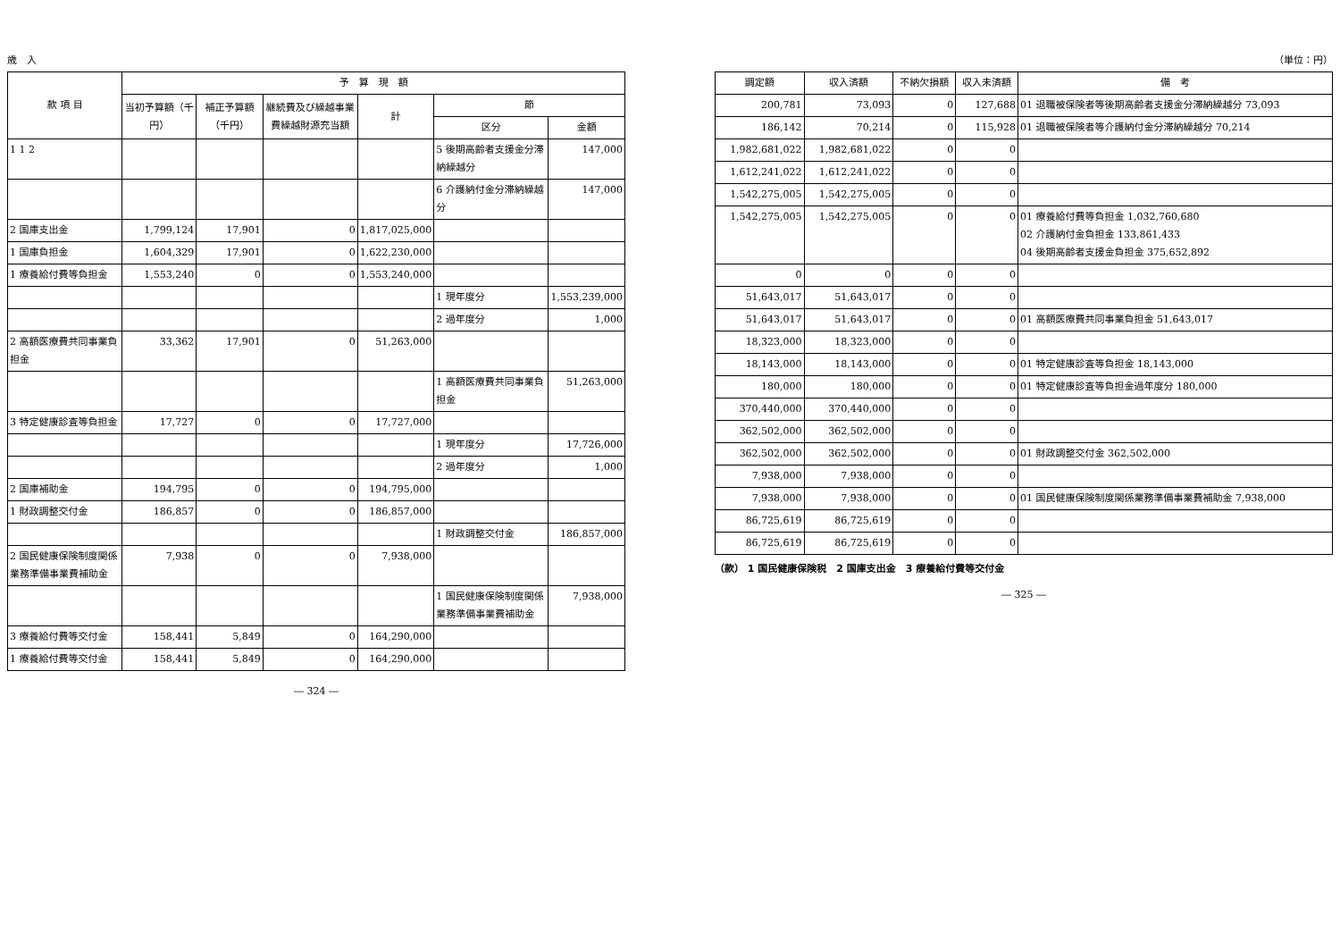歳　入
| 款 項 目 | 予 算 現 額 | | | | | |
| --- | --- | --- | --- | --- | --- | --- |
| | 当初予算額（千円） | 補正予算額（千円） | 継続費及び繰越事業費繰越財源充当額 | 計 | 節 | |
| | | | | | 区分 | 金額 |
| 1 1 2 | | | | | 5 後期高齢者支援金分滞納繰越分 | 147,000 |
| | | | | | 6 介護納付金分滞納繰越分 | 147,000 |
| 2 国庫支出金 | 1,799,124 | 17,901 | 0 | 1,817,025,000 | | |
| 1 国庫負担金 | 1,604,329 | 17,901 | 0 | 1,622,230,000 | | |
| 1 療養給付費等負担金 | 1,553,240 | 0 | 0 | 1,553,240,000 | | |
| | | | | | 1 現年度分 | 1,553,239,000 |
| | | | | | 2 過年度分 | 1,000 |
| 2 高額医療費共同事業負担金 | 33,362 | 17,901 | 0 | 51,263,000 | | |
| | | | | | 1 高額医療費共同事業負担金 | 51,263,000 |
| 3 特定健康診査等負担金 | 17,727 | 0 | 0 | 17,727,000 | | |
| | | | | | 1 現年度分 | 17,726,000 |
| | | | | | 2 過年度分 | 1,000 |
| 2 国庫補助金 | 194,795 | 0 | 0 | 194,795,000 | | |
| 1 財政調整交付金 | 186,857 | 0 | 0 | 186,857,000 | | |
| | | | | | 1 財政調整交付金 | 186,857,000 |
| 2 国民健康保険制度関係業務準備事業費補助金 | 7,938 | 0 | 0 | 7,938,000 | | |
| | | | | | 1 国民健康保険制度関係業務準備事業費補助金 | 7,938,000 |
| 3 療養給付費等交付金 | 158,441 | 5,849 | 0 | 164,290,000 | | |
| 1 療養給付費等交付金 | 158,441 | 5,849 | 0 | 164,290,000 | | |
― 324 ―
（単位：円）
| 調定額 | 収入済額 | 不納欠損額 | 収入未済額 | 備 考 |
| --- | --- | --- | --- | --- |
| 200,781 | 73,093 | 0 | 127,688 | 01 退職被保険者等後期高齢者支援金分滞納繰越分 73,093 |
| 186,142 | 70,214 | 0 | 115,928 | 01 退職被保険者等介護納付金分滞納繰越分 70,214 |
| 1,982,681,022 | 1,982,681,022 | 0 | 0 | |
| 1,612,241,022 | 1,612,241,022 | 0 | 0 | |
| 1,542,275,005 | 1,542,275,005 | 0 | 0 | |
| 1,542,275,005 | 1,542,275,005 | 0 | 0 | 01 療養給付費等負担金 1,032,760,680 02 介護納付金負担金 133,861,433 04 後期高齢者支援金負担金 375,652,892 |
| 0 | 0 | 0 | 0 | |
| 51,643,017 | 51,643,017 | 0 | 0 | |
| 51,643,017 | 51,643,017 | 0 | 0 | 01 高額医療費共同事業負担金 51,643,017 |
| 18,323,000 | 18,323,000 | 0 | 0 | |
| 18,143,000 | 18,143,000 | 0 | 0 | 01 特定健康診査等負担金 18,143,000 |
| 180,000 | 180,000 | 0 | 0 | 01 特定健康診査等負担金過年度分 180,000 |
| 370,440,000 | 370,440,000 | 0 | 0 | |
| 362,502,000 | 362,502,000 | 0 | 0 | |
| 362,502,000 | 362,502,000 | 0 | 0 | 01 財政調整交付金 362,502,000 |
| 7,938,000 | 7,938,000 | 0 | 0 | |
| 7,938,000 | 7,938,000 | 0 | 0 | 01 国民健康保険制度関係業務準備事業費補助金 7,938,000 |
| 86,725,619 | 86,725,619 | 0 | 0 | |
| 86,725,619 | 86,725,619 | 0 | 0 | |
（款） 1 国民健康保険税　2 国庫支出金　3 療養給付費等交付金
― 325 ―